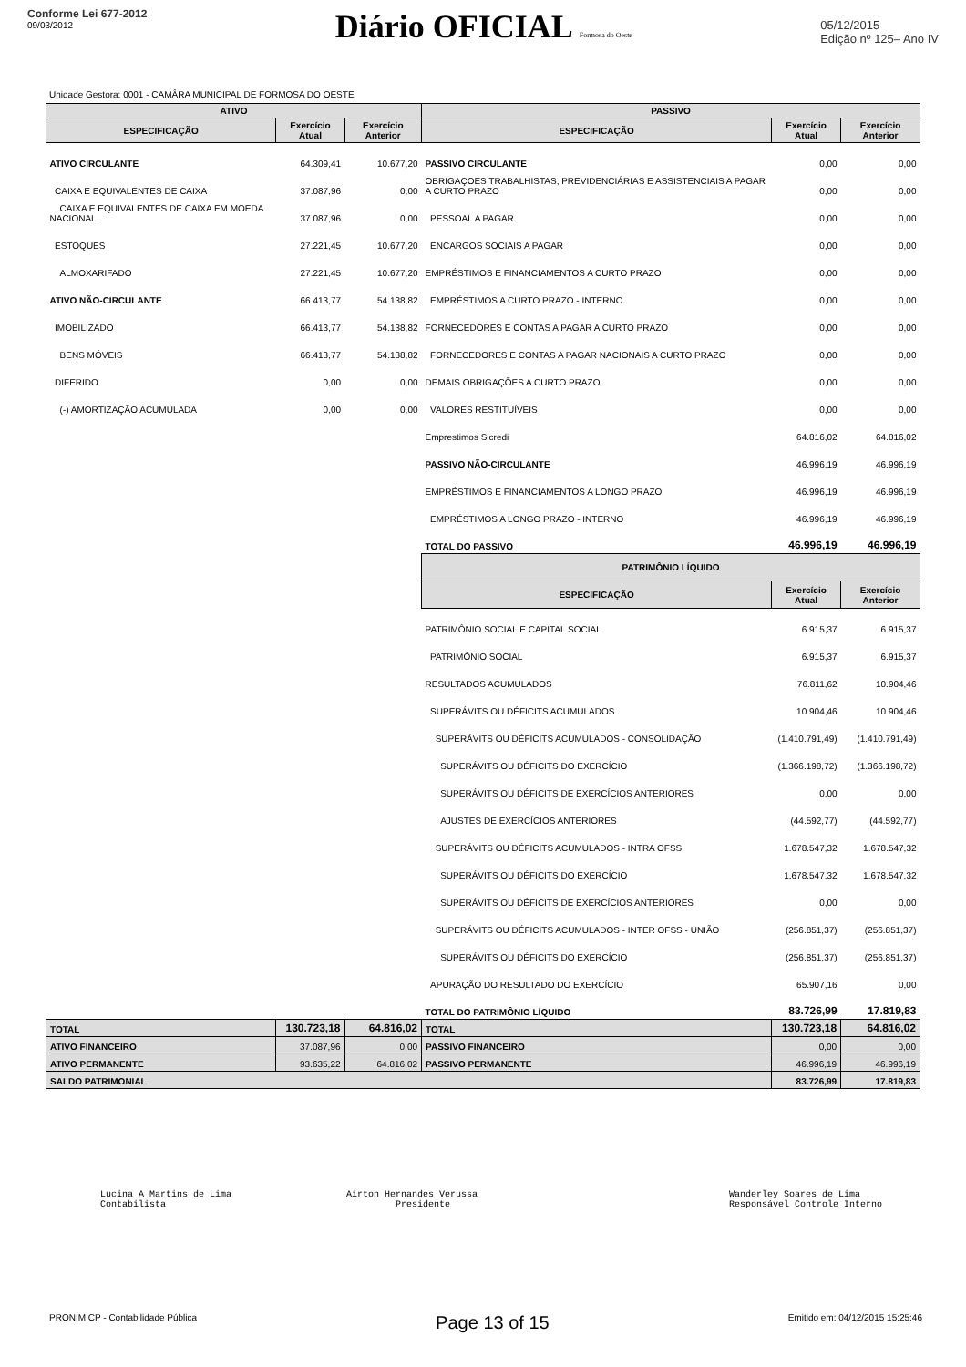Conforme Lei 677-2012
09/03/2012
Diário OFICIAL Formosa do Oeste
05/12/2015
Edição nº 125– Ano IV
Unidade Gestora: 0001 - CAMÂRA MUNICIPAL DE FORMOSA DO OESTE
| ATIVO | | | PASSIVO | | |
| --- | --- | --- | --- | --- | --- |
| ESPECIFICAÇÃO | Exercício Atual | Exercício Anterior | ESPECIFICAÇÃO | Exercício Atual | Exercício Anterior |
| ATIVO CIRCULANTE | 64.309,41 | 10.677,20 | PASSIVO CIRCULANTE | 0,00 | 0,00 |
| CAIXA E EQUIVALENTES DE CAIXA | 37.087,96 | 0,00 | OBRIGAÇOES TRABALHISTAS, PREVIDENCIÁRIAS E ASSISTENCIAIS A PAGAR A CURTO PRAZO | 0,00 | 0,00 |
| CAIXA E EQUIVALENTES DE CAIXA EM MOEDA NACIONAL | 37.087,96 | 0,00 | PESSOAL A PAGAR | 0,00 | 0,00 |
| ESTOQUES | 27.221,45 | 10.677,20 | ENCARGOS SOCIAIS A PAGAR | 0,00 | 0,00 |
| ALMOXARIFADO | 27.221,45 | 10.677,20 | EMPRÉSTIMOS E FINANCIAMENTOS A CURTO PRAZO | 0,00 | 0,00 |
| ATIVO NÃO-CIRCULANTE | 66.413,77 | 54.138,82 | EMPRÉSTIMOS A CURTO PRAZO - INTERNO | 0,00 | 0,00 |
| IMOBILIZADO | 66.413,77 | 54.138,82 | FORNECEDORES E CONTAS A PAGAR A CURTO PRAZO | 0,00 | 0,00 |
| BENS MÓVEIS | 66.413,77 | 54.138,82 | FORNECEDORES E CONTAS A PAGAR NACIONAIS A CURTO PRAZO | 0,00 | 0,00 |
| DIFERIDO | 0,00 | 0,00 | DEMAIS OBRIGAÇÕES A CURTO PRAZO | 0,00 | 0,00 |
| (-) AMORTIZAÇÃO ACUMULADA | 0,00 | 0,00 | VALORES RESTITUÍVEIS | 0,00 | 0,00 |
| | | | Emprestimos Sicredi | 64.816,02 | 64.816,02 |
| | | | PASSIVO NÃO-CIRCULANTE | 46.996,19 | 46.996,19 |
| | | | EMPRÉSTIMOS E FINANCIAMENTOS A LONGO PRAZO | 46.996,19 | 46.996,19 |
| | | | EMPRÉSTIMOS A LONGO PRAZO - INTERNO | 46.996,19 | 46.996,19 |
| | | | TOTAL DO PASSIVO | 46.996,19 | 46.996,19 |
| | | | PATRIMÔNIO LÍQUIDO | | |
| | | | ESPECIFICAÇÃO | Exercício Atual | Exercício Anterior |
| | | | PATRIMÔNIO SOCIAL E CAPITAL SOCIAL | 6.915,37 | 6.915,37 |
| | | | PATRIMÔNIO SOCIAL | 6.915,37 | 6.915,37 |
| | | | RESULTADOS ACUMULADOS | 76.811,62 | 10.904,46 |
| | | | SUPERÁVITS OU DÉFICITS ACUMULADOS | 10.904,46 | 10.904,46 |
| | | | SUPERÁVITS OU DÉFICITS ACUMULADOS - CONSOLIDAÇÃO | (1.410.791,49) | (1.410.791,49) |
| | | | SUPERÁVITS OU DÉFICITS DO EXERCÍCIO | (1.366.198,72) | (1.366.198,72) |
| | | | SUPERÁVITS OU DÉFICITS DE EXERCÍCIOS ANTERIORES | 0,00 | 0,00 |
| | | | AJUSTES DE EXERCÍCIOS ANTERIORES | (44.592,77) | (44.592,77) |
| | | | SUPERÁVITS OU DÉFICITS ACUMULADOS - INTRA OFSS | 1.678.547,32 | 1.678.547,32 |
| | | | SUPERÁVITS OU DÉFICITS DO EXERCÍCIO | 1.678.547,32 | 1.678.547,32 |
| | | | SUPERÁVITS OU DÉFICITS DE EXERCÍCIOS ANTERIORES | 0,00 | 0,00 |
| | | | SUPERÁVITS OU DÉFICITS ACUMULADOS - INTER OFSS - UNIÃO | (256.851,37) | (256.851,37) |
| | | | SUPERÁVITS OU DÉFICITS DO EXERCÍCIO | (256.851,37) | (256.851,37) |
| | | | APURAÇÃO DO RESULTADO DO EXERCÍCIO | 65.907,16 | 0,00 |
| | | | TOTAL DO PATRIMÔNIO LÍQUIDO | 83.726,99 | 17.819,83 |
| TOTAL | 130.723,18 | 64.816,02 | TOTAL | 130.723,18 | 64.816,02 |
| ATIVO FINANCEIRO | 37.087,96 | 0,00 | PASSIVO FINANCEIRO | 0,00 | 0,00 |
| ATIVO PERMANENTE | 93.635,22 | 64.816,02 | PASSIVO PERMANENTE | 46.996,19 | 46.996,19 |
| SALDO PATRIMONIAL | | | | 83.726,99 | 17.819,83 |
Lucina A Martins de Lima
Contabilista
Airton Hernandes Verussa
Presidente
Wanderley Soares de Lima
Responsável Controle Interno
PRONIM CP - Contabilidade Pública Page 13 of 15 Emitido em: 04/12/2015 15:25:46